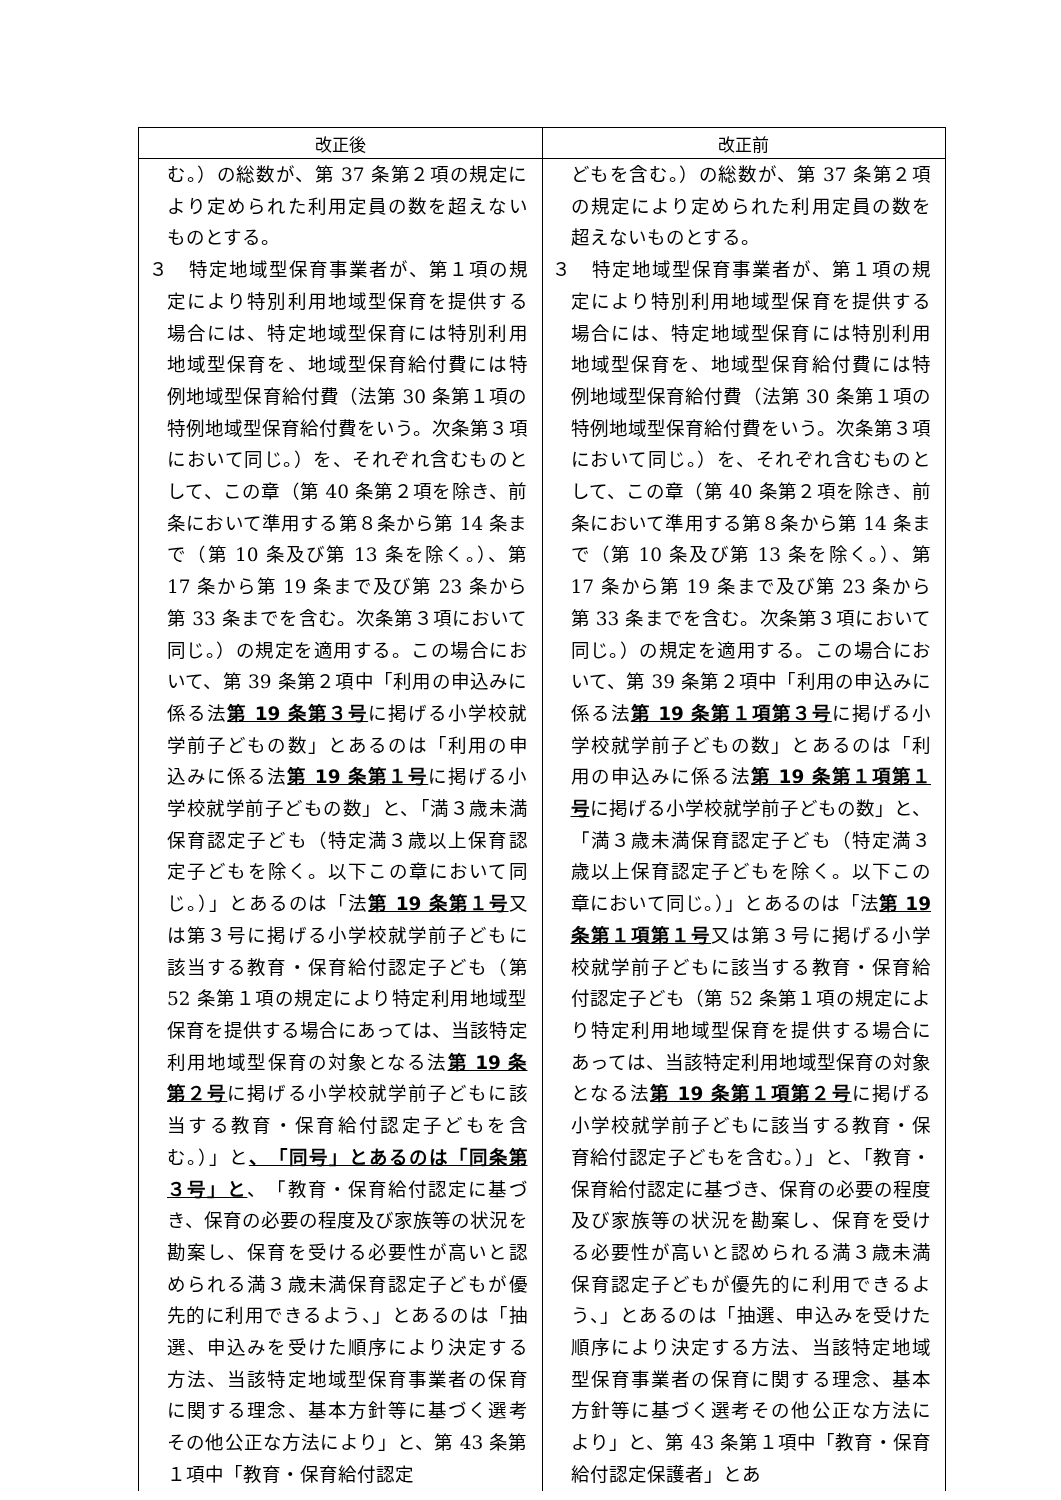| 改正後 | 改正前 |
| --- | --- |
| む。）の総数が、第 37 条第２項の規定により定められた利用定員の数を超えないものとする。 ３ 特定地域型保育事業者が、第１項の規定により特別利用地域型保育を提供する場合には、特定地域型保育には特別利用地域型保育を、地域型保育給付費には特例地域型保育給付費（法第 30 条第１項の特例地域型保育給付費をいう。次条第３項において同じ。）を、それぞれ含むものとして、この章（第 40 条第２項を除き、前条において準用する第８条から第 14 条まで（第 10 条及び第 13 条を除く。）、第 17 条から第 19 条まで及び第 23 条から第 33 条までを含む。次条第３項において同じ。）の規定を適用する。この場合において、第 39 条第２項中「利用の申込みに係る法 第 19 条第３号 に掲げる小学校就学前子どもの数」とあるのは「利用の申込みに係る法 第 19 条第１号 に掲げる小学校就学前子どもの数」と、「満３歳未満保育認定子ども（特定満３歳以上保育認定子どもを除く。以下この章において同じ。）」とあるのは「法 第 19 条第１号 又は第３号に掲げる小学校就学前子どもに該当する教育・保育給付認定子ども（第 52 条第１項の規定により特定利用地域型保育を提供する場合にあっては、当該特定利用地域型保育の対象となる法 第 19 条第２号 に掲げる小学校就学前子どもに該当する教育・保育給付認定子どもを含む。）」と 、「同号」とあるのは「同条第３号」と 、「教育・保育給付認定に基づき、保育の必要の程度及び家族等の状況を勘案し、保育を受ける必要性が高いと認められる満３歳未満保育認定子どもが優先的に利用できるよう、」とあるのは「抽選、申込みを受けた順序により決定する方法、当該特定地域型保育事業者の保育に関する理念、基本方針等に基づく選考その他公正な方法により」と、第 43 条第１項中「教育・保育給付認定 | どもを含む。）の総数が、第 37 条第２項の規定により定められた利用定員の数を超えないものとする。 ３ 特定地域型保育事業者が、第１項の規定により特別利用地域型保育を提供する場合には、特定地域型保育には特別利用地域型保育を、地域型保育給付費には特例地域型保育給付費（法第 30 条第１項の特例地域型保育給付費をいう。次条第３項において同じ。）を、それぞれ含むものとして、この章（第 40 条第２項を除き、前条において準用する第８条から第 14 条まで（第 10 条及び第 13 条を除く。）、第 17 条から第 19 条まで及び第 23 条から第 33 条までを含む。次条第３項において同じ。）の規定を適用する。この場合において、第 39 条第２項中「利用の申込みに係る法 第 19 条第１項第３号 に掲げる小学校就学前子どもの数」とあるのは「利用の申込みに係る法 第 19 条第１項第１号 に掲げる小学校就学前子どもの数」と、「満３歳未満保育認定子ども（特定満３歳以上保育認定子どもを除く。以下この章において同じ。）」とあるのは「法 第 19 条第１項第１号 又は第３号に掲げる小学校就学前子どもに該当する教育・保育給付認定子ども（第 52 条第１項の規定により特定利用地域型保育を提供する場合にあっては、当該特定利用地域型保育の対象となる法 第 19 条第１項第２号 に掲げる小学校就学前子どもに該当する教育・保育給付認定子どもを含む。）」と、「教育・保育給付認定に基づき、保育の必要の程度及び家族等の状況を勘案し、保育を受ける必要性が高いと認められる満３歳未満保育認定子どもが優先的に利用できるよう、」とあるのは「抽選、申込みを受けた順序により決定する方法、当該特定地域型保育事業者の保育に関する理念、基本方針等に基づく選考その他公正な方法により」と、第 43 条第１項中「教育・保育給付認定保護者」とあ |